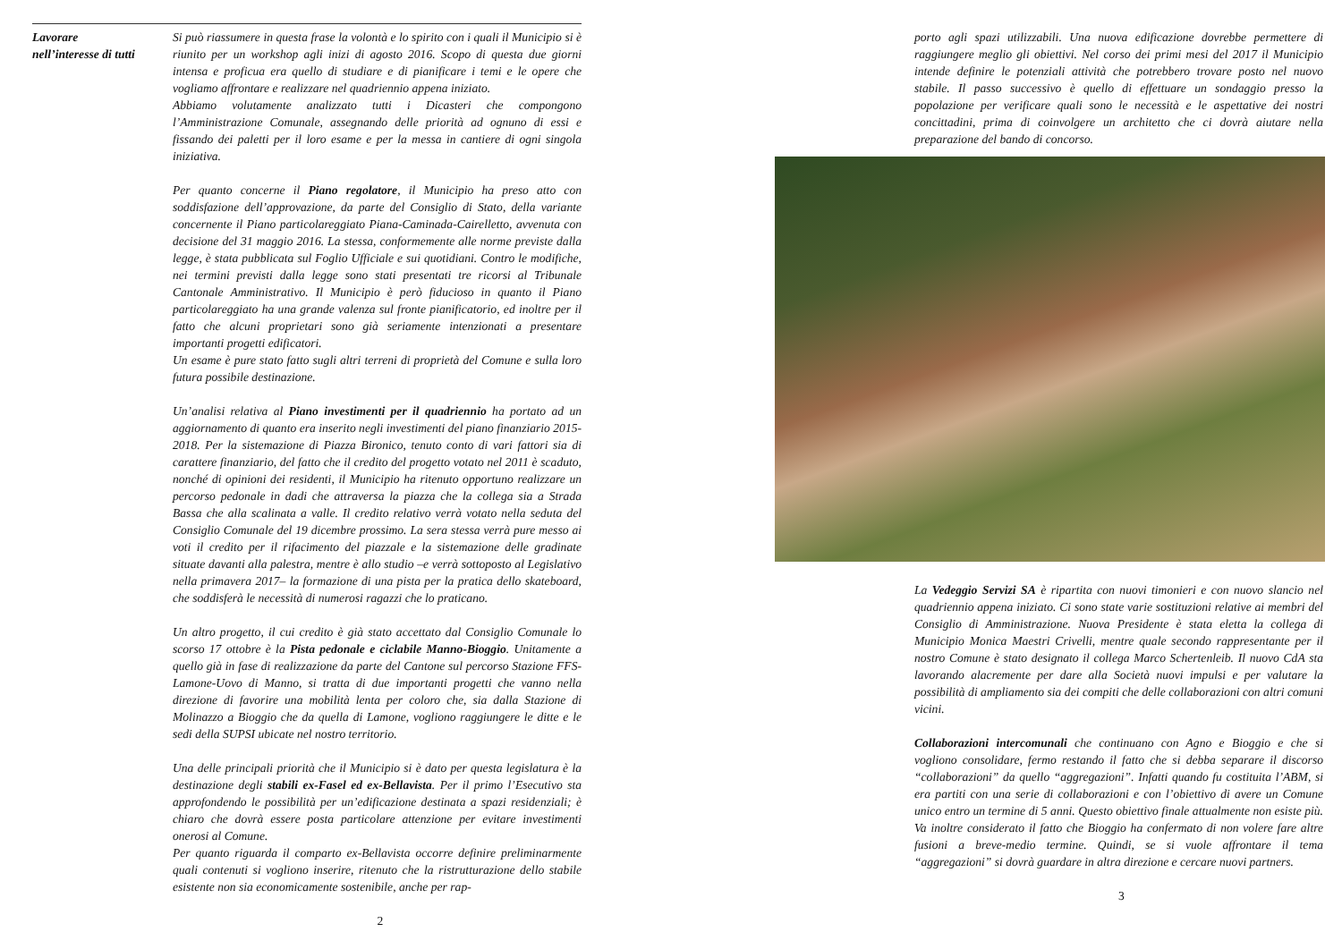Lavorare
nell’interesse di tutti
Si può riassumere in questa frase la volontà e lo spirito con i quali il Municipio si è riunito per un workshop agli inizi di agosto 2016. Scopo di questa due giorni intensa e proficua era quello di studiare e di pianificare i temi e le opere che vogliamo affrontare e realizzare nel quadriennio appena iniziato.
Abbiamo volutamente analizzato tutti i Dicasteri che compongono l’Amministrazione Comunale, assegnando delle priorità ad ognuno di essi e fissando dei paletti per il loro esame e per la messa in cantiere di ogni singola iniziativa.
Per quanto concerne il Piano regolatore, il Municipio ha preso atto con soddisfazione dell’approvazione, da parte del Consiglio di Stato, della variante concernente il Piano particolareggiato Piana-Caminada-Cairelletto, avvenuta con decisione del 31 maggio 2016. La stessa, conformemente alle norme previste dalla legge, è stata pubblicata sul Foglio Ufficiale e sui quotidiani. Contro le modifiche, nei termini previsti dalla legge sono stati presentati tre ricorsi al Tribunale Cantonale Amministrativo. Il Municipio è però fiducioso in quanto il Piano particolareggiato ha una grande valenza sul fronte pianificatorio, ed inoltre per il fatto che alcuni proprietari sono già seriamente intenzionati a presentare importanti progetti edificatori.
Un esame è pure stato fatto sugli altri terreni di proprietà del Comune e sulla loro futura possibile destinazione.
Un’analisi relativa al Piano investimenti per il quadriennio ha portato ad un aggiornamento di quanto era inserito negli investimenti del piano finanziario 2015-2018. Per la sistemazione di Piazza Bironico, tenuto conto di vari fattori sia di carattere finanziario, del fatto che il credito del progetto votato nel 2011 è scaduto, nonché di opinioni dei residenti, il Municipio ha ritenuto opportuno realizzare un percorso pedonale in dadi che attraversa la piazza che la collega sia a Strada Bassa che alla scalinata a valle. Il credito relativo verrà votato nella seduta del Consiglio Comunale del 19 dicembre prossimo. La sera stessa verrà pure messo ai voti il credito per il rifacimento del piazzale e la sistemazione delle gradinate situate davanti alla palestra, mentre è allo studio –e verrà sottoposto al Legislativo nella primavera 2017– la formazione di una pista per la pratica dello skateboard, che soddisferà le necessità di numerosi ragazzi che lo praticano.
Un altro progetto, il cui credito è già stato accettato dal Consiglio Comunale lo scorso 17 ottobre è la Pista pedonale e ciclabile Manno-Bioggio. Unitamente a quello già in fase di realizzazione da parte del Cantone sul percorso Stazione FFS-Lamone-Uovo di Manno, si tratta di due importanti progetti che vanno nella direzione di favorire una mobilità lenta per coloro che, sia dalla Stazione di Molinazzo a Bioggio che da quella di Lamone, vogliono raggiungere le ditte e le sedi della SUPSI ubicate nel nostro territorio.
Una delle principali priorità che il Municipio si è dato per questa legislatura è la destinazione degli stabili ex-Fasel ed ex-Bellavista. Per il primo l’Esecutivo sta approfondendo le possibilità per un’edificazione destinata a spazi residenziali; è chiaro che dovrà essere posta particolare attenzione per evitare investimenti onerosi al Comune.
Per quanto riguarda il comparto ex-Bellavista occorre definire preliminarmente quali contenuti si vogliono inserire, ritenuto che la ristrutturazione dello stabile esistente non sia economicamente sostenibile, anche per rap-
2
porto agli spazi utilizzabili. Una nuova edificazione dovrebbe permettere di raggiungere meglio gli obiettivi. Nel corso dei primi mesi del 2017 il Municipio intende definire le potenziali attività che potrebbero trovare posto nel nuovo stabile. Il passo successivo è quello di effettuare un sondaggio presso la popolazione per verificare quali sono le necessità e le aspettative dei nostri concittadini, prima di coinvolgere un architetto che ci dovrà aiutare nella preparazione del bando di concorso.
La Vedeggio Servizi SA è ripartita con nuovi timonieri e con nuovo slancio nel quadriennio appena iniziato. Ci sono state varie sostituzioni relative ai membri del Consiglio di Amministrazione. Nuova Presidente è stata eletta la collega di Municipio Monica Maestri Crivelli, mentre quale secondo rappresentante per il nostro Comune è stato designato il collega Marco Schertenleib. Il nuovo CdA sta lavorando alacremente per dare alla Società nuovi impulsi e per valutare la possibilità di ampliamento sia dei compiti che delle collaborazioni con altri comuni vicini.
Collaborazioni intercomunali che continuano con Agno e Bioggio e che si vogliono consolidare, fermo restando il fatto che si debba separare il discorso “collaborazioni” da quello “aggregazioni”. Infatti quando fu costituita l’ABM, si era partiti con una serie di collaborazioni e con l’obiettivo di avere un Comune unico entro un termine di 5 anni. Questo obiettivo finale attualmente non esiste più. Va inoltre considerato il fatto che Bioggio ha confermato di non volere fare altre fusioni a breve-medio termine. Quindi, se si vuole affrontare il tema “aggregazioni” si dovrà guardare in altra direzione e cercare nuovi partners.
3